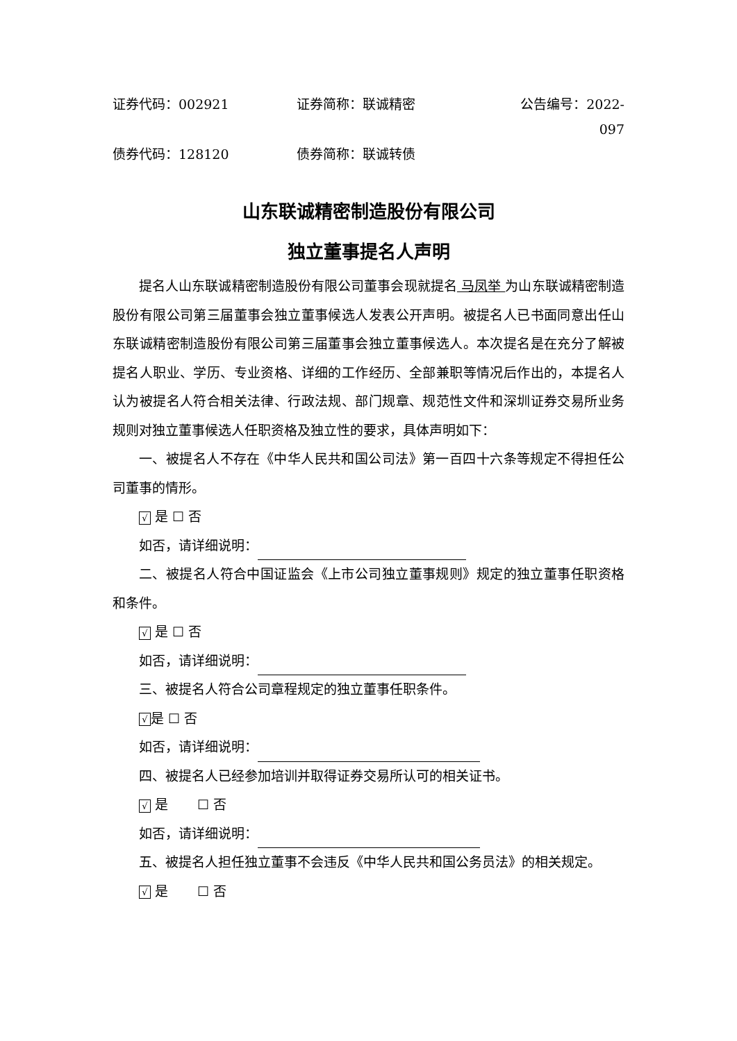证券代码：002921 证券简称：联诚精密 公告编号：2022-097
债券代码：128120 债券简称：联诚转债
山东联诚精密制造股份有限公司
独立董事提名人声明
提名人山东联诚精密制造股份有限公司董事会现就提名 马凤举 为山东联诚精密制造股份有限公司第三届董事会独立董事候选人发表公开声明。被提名人已书面同意出任山东联诚精密制造股份有限公司第三届董事会独立董事候选人。本次提名是在充分了解被提名人职业、学历、专业资格、详细的工作经历、全部兼职等情况后作出的，本提名人认为被提名人符合相关法律、行政法规、部门规章、规范性文件和深圳证券交易所业务规则对独立董事候选人任职资格及独立性的要求，具体声明如下：
一、被提名人不存在《中华人民共和国公司法》第一百四十六条等规定不得担任公司董事的情形。
√ 是 ☐ 否
如否，请详细说明：
二、被提名人符合中国证监会《上市公司独立董事规则》规定的独立董事任职资格和条件。
√ 是 ☐ 否
如否，请详细说明：
三、被提名人符合公司章程规定的独立董事任职条件。
√ 是 ☐ 否
如否，请详细说明：
四、被提名人已经参加培训并取得证券交易所认可的相关证书。
√ 是 ☐ 否
如否，请详细说明：
五、被提名人担任独立董事不会违反《中华人民共和国公务员法》的相关规定。
√ 是 ☐ 否